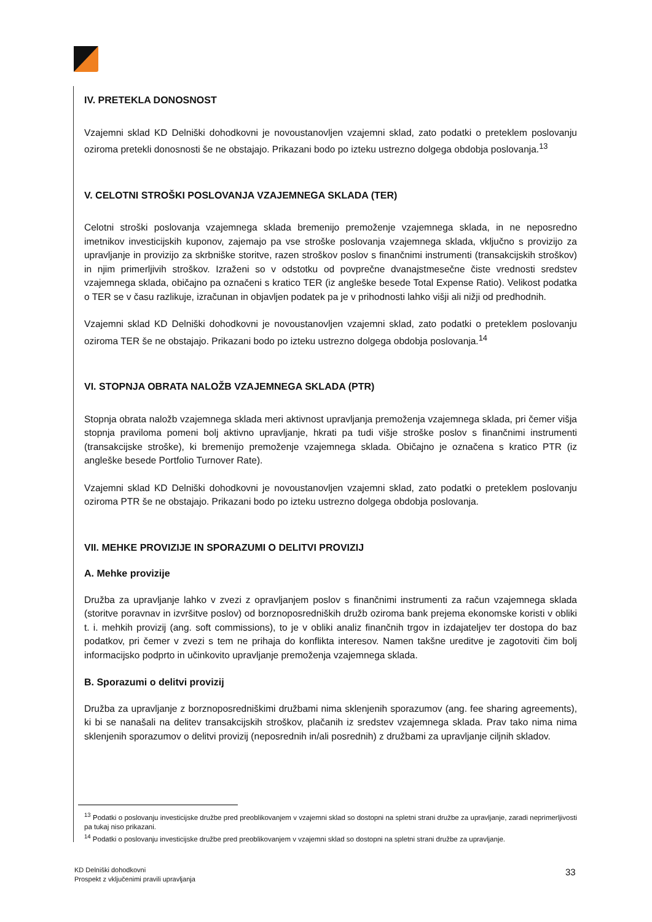IV. PRETEKLA DONOSNOST
Vzajemni sklad KD Delniški dohodkovni je novoustanovljen vzajemni sklad, zato podatki o preteklem poslovanju oziroma pretekli donosnosti še ne obstajajo. Prikazani bodo po izteku ustrezno dolgega obdobja poslovanja.<sup>13</sup>
V. CELOTNI STROŠKI POSLOVANJA VZAJEMNEGA SKLADA (TER)
Celotni stroški poslovanja vzajemnega sklada bremenijo premoženje vzajemnega sklada, in ne neposredno imetnikov investicijskih kuponov, zajemajo pa vse stroške poslovanja vzajemnega sklada, vključno s provizijo za upravljanje in provizijo za skrbniške storitve, razen stroškov poslov s finančnimi instrumenti (transakcijskih stroškov) in njim primerljivih stroškov. Izraženi so v odstotku od povprečne dvanajstmesečne čiste vrednosti sredstev vzajemnega sklada, običajno pa označeni s kratico TER (iz angleške besede Total Expense Ratio). Velikost podatka o TER se v času razlikuje, izračunan in objavljen podatek pa je v prihodnosti lahko višji ali nižji od predhodnih.
Vzajemni sklad KD Delniški dohodkovni je novoustanovljen vzajemni sklad, zato podatki o preteklem poslovanju oziroma TER še ne obstajajo. Prikazani bodo po izteku ustrezno dolgega obdobja poslovanja.<sup>14</sup>
VI. STOPNJA OBRATA NALOŽB VZAJEMNEGA SKLADA (PTR)
Stopnja obrata naložb vzajemnega sklada meri aktivnost upravljanja premoženja vzajemnega sklada, pri čemer višja stopnja praviloma pomeni bolj aktivno upravljanje, hkrati pa tudi višje stroške poslov s finančnimi instrumenti (transakcijske stroške), ki bremenijo premoženje vzajemnega sklada. Običajno je označena s kratico PTR (iz angleške besede Portfolio Turnover Rate).
Vzajemni sklad KD Delniški dohodkovni je novoustanovljen vzajemni sklad, zato podatki o preteklem poslovanju oziroma PTR še ne obstajajo. Prikazani bodo po izteku ustrezno dolgega obdobja poslovanja.
VII. MEHKE PROVIZIJE IN SPORAZUMI O DELITVI PROVIZIJ
A. Mehke provizije
Družba za upravljanje lahko v zvezi z opravljanjem poslov s finančnimi instrumenti za račun vzajemnega sklada (storitve poravnav in izvršitve poslov) od borznoposredniških družb oziroma bank prejema ekonomske koristi v obliki t. i. mehkih provizij (ang. soft commissions), to je v obliki analiz finančnih trgov in izdajateljev ter dostopa do baz podatkov, pri čemer v zvezi s tem ne prihaja do konflikta interesov. Namen takšne ureditve je zagotoviti čim bolj informacijsko podprto in učinkovito upravljanje premoženja vzajemnega sklada.
B. Sporazumi o delitvi provizij
Družba za upravljanje z borznoposredniškimi družbami nima sklenjenih sporazumov (ang. fee sharing agreements), ki bi se nanašali na delitev transakcijskih stroškov, plačanih iz sredstev vzajemnega sklada. Prav tako nima nima sklenjenih sporazumov o delitvi provizij (neposrednih in/ali posrednih) z družbami za upravljanje ciljnih skladov.
<sup>13</sup> Podatki o poslovanju investicijske družbe pred preoblikovanjem v vzajemni sklad so dostopni na spletni strani družbe za upravljanje, zaradi neprimerljivosti pa tukaj niso prikazani.
<sup>14</sup> Podatki o poslovanju investicijske družbe pred preoblikovanjem v vzajemni sklad so dostopni na spletni strani družbe za upravljanje.
KD Delniški dohodkovni
Prospekt z vključenimi pravili upravljanja
33